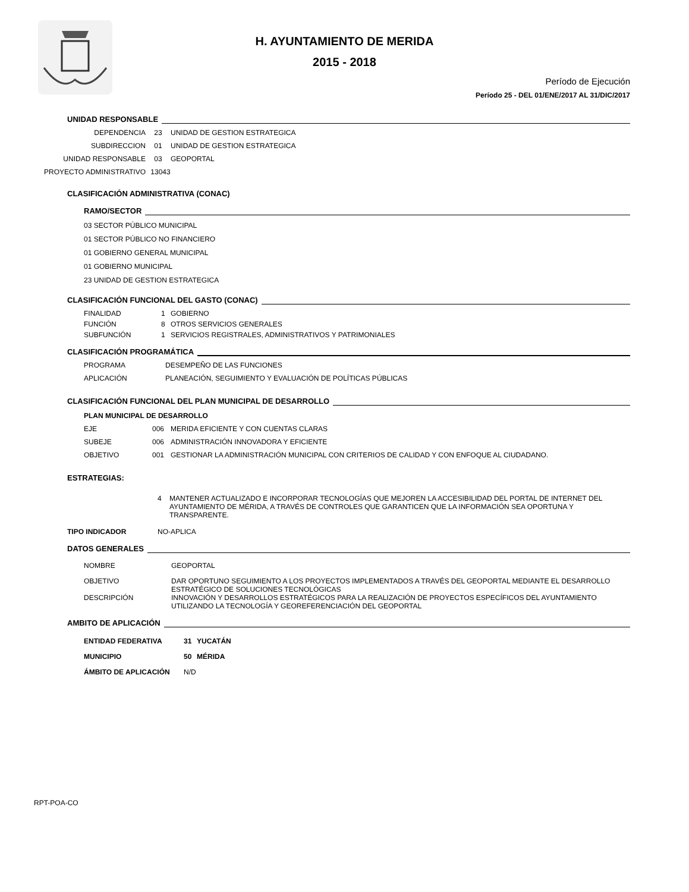H. AYUNTAMIENTO DE MERIDA
2015 - 2018
Período de Ejecución
Período 25 - DEL 01/ENE/2017 AL 31/DIC/2017
UNIDAD RESPONSABLE
DEPENDENCIA 23 UNIDAD DE GESTION ESTRATEGICA
SUBDIRECCION 01 UNIDAD DE GESTION ESTRATEGICA
UNIDAD RESPONSABLE 03 GEOPORTAL
PROYECTO ADMINISTRATIVO 13043
CLASIFICACIÓN ADMINISTRATIVA (CONAC)
RAMO/SECTOR
03 SECTOR PÚBLICO MUNICIPAL
01 SECTOR PÚBLICO NO FINANCIERO
01 GOBIERNO GENERAL MUNICIPAL
01 GOBIERNO MUNICIPAL
23 UNIDAD DE GESTION ESTRATEGICA
CLASIFICACIÓN FUNCIONAL DEL GASTO (CONAC)
FINALIDAD 1 GOBIERNO
FUNCIÓN 8 OTROS SERVICIOS GENERALES
SUBFUNCIÓN 1 SERVICIOS REGISTRALES, ADMINISTRATIVOS Y PATRIMONIALES
CLASIFICACIÓN PROGRAMÁTICA
PROGRAMA DESEMPEÑO DE LAS FUNCIONES
APLICACIÓN PLANEACIÓN, SEGUIMIENTO Y EVALUACIÓN DE POLÍTICAS PÚBLICAS
CLASIFICACIÓN FUNCIONAL DEL PLAN MUNICIPAL DE DESARROLLO
PLAN MUNICIPAL DE DESARROLLO
EJE 006 MERIDA EFICIENTE Y CON CUENTAS CLARAS
SUBEJE 006 ADMINISTRACIÓN INNOVADORA Y EFICIENTE
OBJETIVO 001 GESTIONAR LA ADMINISTRACIÓN MUNICIPAL CON CRITERIOS DE CALIDAD Y CON ENFOQUE AL CIUDADANO.
ESTRATEGIAS:
4 MANTENER ACTUALIZADO E INCORPORAR TECNOLOGÍAS QUE MEJOREN LA ACCESIBILIDAD DEL PORTAL DE INTERNET DEL AYUNTAMIENTO DE MÉRIDA, A TRAVÉS DE CONTROLES QUE GARANTICEN QUE LA INFORMACIÓN SEA OPORTUNA Y TRANSPARENTE.
TIPO INDICADOR NO-APLICA
DATOS GENERALES
NOMBRE GEOPORTAL
OBJETIVO DAR OPORTUNO SEGUIMIENTO A LOS PROYECTOS IMPLEMENTADOS A TRAVÉS DEL GEOPORTAL MEDIANTE EL DESARROLLO ESTRATÉGICO DE SOLUCIONES TECNOLÓGICAS
DESCRIPCIÓN INNOVACIÓN Y DESARROLLOS ESTRATÉGICOS PARA LA REALIZACIÓN DE PROYECTOS ESPECÍFICOS DEL AYUNTAMIENTO UTILIZANDO LA TECNOLOGÍA Y GEOREFERENCIACIÓN DEL GEOPORTAL
AMBITO DE APLICACIÓN
ENTIDAD FEDERATIVA 31 YUCATÁN
MUNICIPIO 50 MÉRIDA
ÁMBITO DE APLICACIÓN N/D
RPT-POA-CO